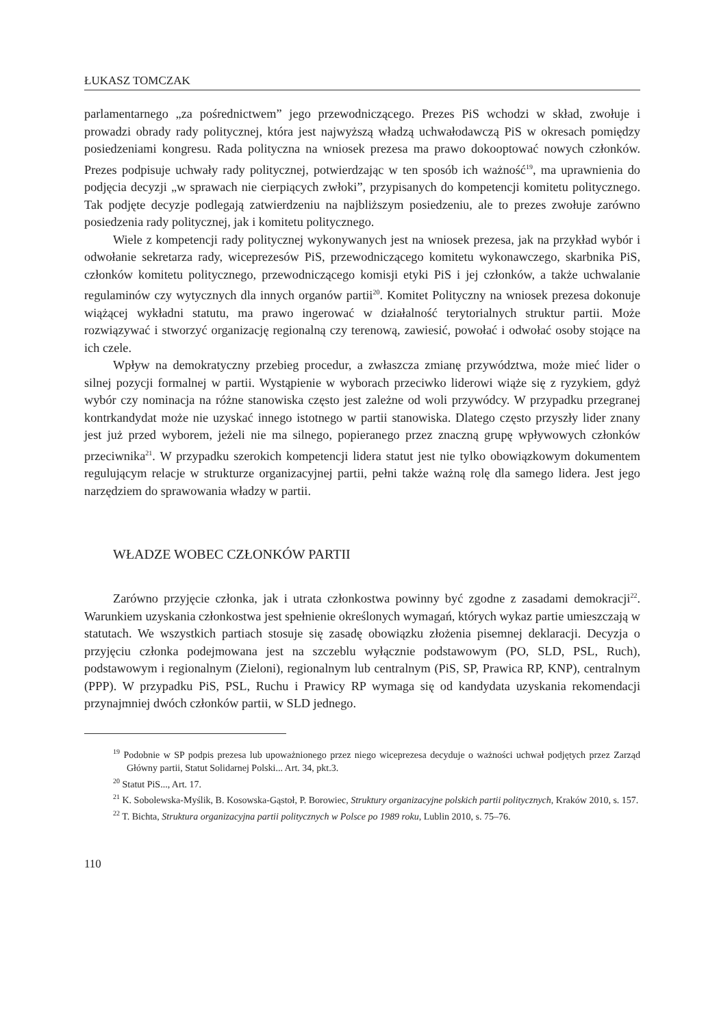ŁUKASZ TOMCZAK
parlamentarnego „za pośrednictwem” jego przewodniczącego. Prezes PiS wchodzi w skład, zwołuje i prowadzi obrady rady politycznej, która jest najwyższą władzą uchwałodawczą PiS w okresach pomiędzy posiedzeniami kongresu. Rada polityczna na wniosek prezesa ma prawo dokooptować nowych członków. Prezes podpisuje uchwały rady politycznej, potwierdzając w ten sposób ich ważność<sup>19</sup>, ma uprawnienia do podjęcia decyzji „w sprawach nie cierpiących zwłoki”, przypisanych do kompetencji komitetu politycznego. Tak podjęte decyzje podlegają zatwierdzeniu na najbliższym posiedzeniu, ale to prezes zwołuje zarówno posiedzenia rady politycznej, jak i komitetu politycznego.
Wiele z kompetencji rady politycznej wykonywanych jest na wniosek prezesa, jak na przykład wybór i odwołanie sekretarza rady, wiceprezesów PiS, przewodniczącego komitetu wykonawczego, skarbnika PiS, członków komitetu politycznego, przewodniczącego komisji etyki PiS i jej członków, a także uchwalanie regulaminów czy wytycznych dla innych organów partii<sup>20</sup>. Komitet Polityczny na wniosek prezesa dokonuje wiążącej wykładni statutu, ma prawo ingerować w działalność terytorialnych struktur partii. Może rozwiązywać i stworzyć organizację regionalną czy terenową, zawiesić, powołać i odwołać osoby stojące na ich czele.
Wpływ na demokratyczny przebieg procedur, a zwłaszcza zmianę przywództwa, może mieć lider o silnej pozycji formalnej w partii. Wystąpienie w wyborach przeciwko liderowi wiąże się z ryzykiem, gdyż wybór czy nominacja na różne stanowiska często jest zależne od woli przywódcy. W przypadku przegranej kontrkandydat może nie uzyskać innego istotnego w partii stanowiska. Dlatego często przyszły lider znany jest już przed wyborem, jeżeli nie ma silnego, popieranego przez znaczną grupę wpływowych członków przeciwnika<sup>21</sup>. W przypadku szerokich kompetencji lidera statut jest nie tylko obowiązkowym dokumentem regulującym relacje w strukturze organizacyjnej partii, pełni także ważną rolę dla samego lidera. Jest jego narzędziem do sprawowania władzy w partii.
WŁADZE WOBEC CZŁONKÓW PARTII
Zarówno przyjęcie członka, jak i utrata członkostwa powinny być zgodne z zasadami demokracji<sup>22</sup>. Warunkiem uzyskania członkostwa jest spełnienie określonych wymagań, których wykaz partie umieszczają w statutach. We wszystkich partiach stosuje się zasadę obowiązku złożenia pisemnej deklaracji. Decyzja o przyjęciu członka podejmowana jest na szczeblu wyłącznie podstawowym (PO, SLD, PSL, Ruch), podstawowym i regionalnym (Zieloni), regionalnym lub centralnym (PiS, SP, Prawica RP, KNP), centralnym (PPP). W przypadku PiS, PSL, Ruchu i Prawicy RP wymaga się od kandydata uzyskania rekomendacji przynajmniej dwóch członków partii, w SLD jednego.
<sup>19</sup> Podobnie w SP podpis prezesa lub upoważnionego przez niego wiceprezesa decyduje o ważności uchwał podjętych przez Zarząd Główny partii, Statut Solidarnej Polski... Art. 34, pkt.3.
<sup>20</sup> Statut PiS..., Art. 17.
<sup>21</sup> K. Sobolewska-Myślik, B. Kosowska-Gąstoł, P. Borowiec, Struktury organizacyjne polskich partii politycznych, Kraków 2010, s. 157.
<sup>22</sup> T. Bichta, Struktura organizacyjna partii politycznych w Polsce po 1989 roku, Lublin 2010, s. 75–76.
110